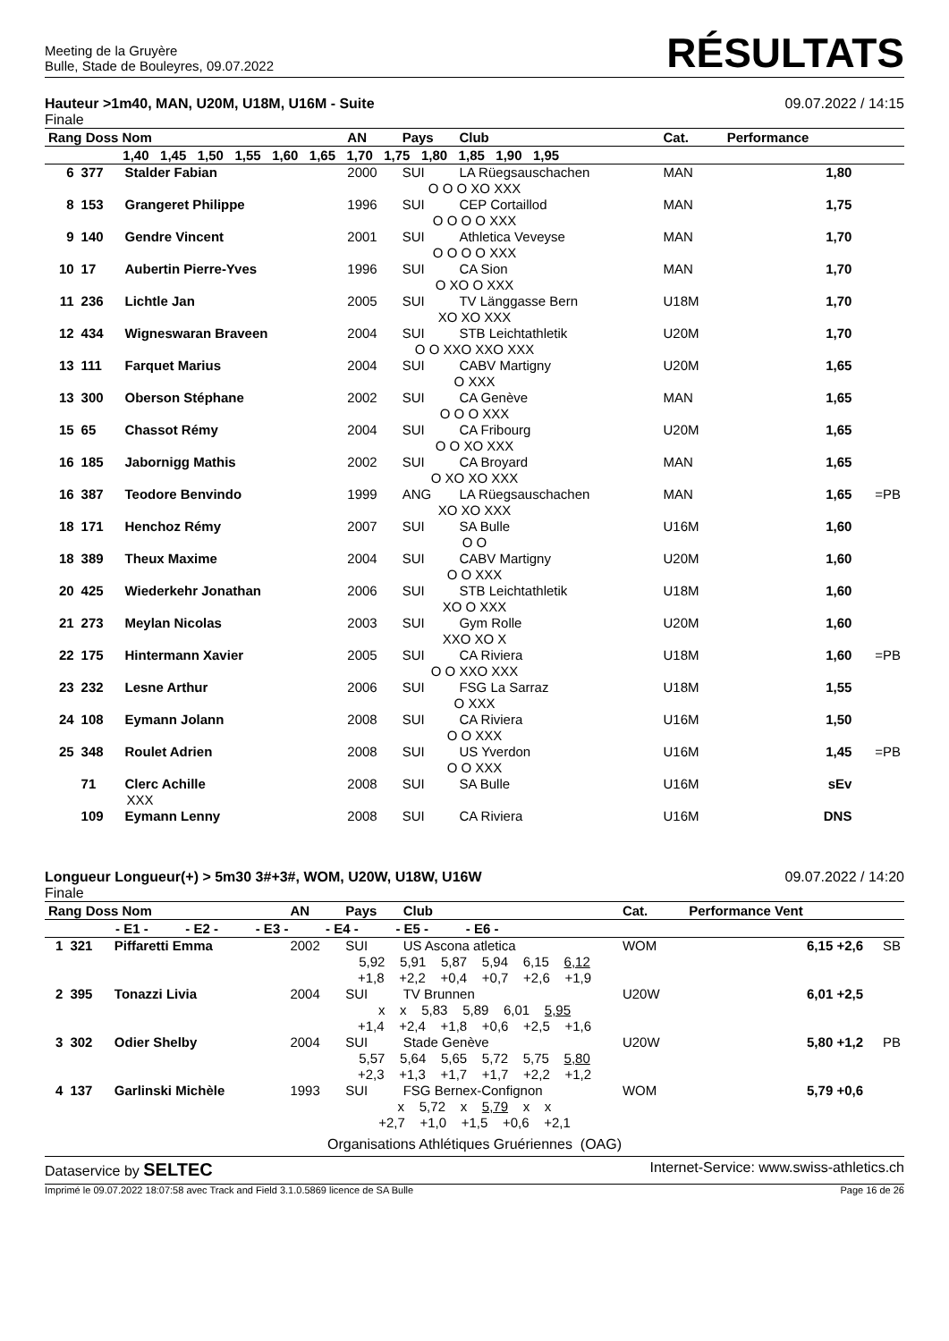Meeting de la Gruyère
Bulle, Stade de Bouleyres, 09.07.2022
RÉSULTATS
Hauteur >1m40, MAN, U20M, U18M, U16M - Suite
Finale
09.07.2022 / 14:15
| Rang Doss Nom | | | AN | Pays | Club | Cat. | Performance | |
| --- | --- | --- | --- | --- | --- | --- | --- | --- |
| 1,40 1,45 1,50 1,55 1,60 1,65 1,70 1,75 1,80 1,85 1,90 1,95 | | | | | | | | |
| 6 | 377 | Stalder Fabian | 2000 | SUI | LA Rüegsauschachen | MAN | 1,80 | |
| O O O XO XXX | | | | | | | | |
| 8 | 153 | Grangeret Philippe | 1996 | SUI | CEP Cortaillod | MAN | 1,75 | |
| O O O O XXX | | | | | | | | |
| 9 | 140 | Gendre Vincent | 2001 | SUI | Athletica Veveyse | MAN | 1,70 | |
| O O O O XXX | | | | | | | | |
| 10 | 17 | Aubertin Pierre-Yves | 1996 | SUI | CA Sion | MAN | 1,70 | |
| O XO O XXX | | | | | | | | |
| 11 | 236 | Lichtle Jan | 2005 | SUI | TV Länggasse Bern | U18M | 1,70 | |
| XO XO XXX | | | | | | | | |
| 12 | 434 | Wigneswaran Braveen | 2004 | SUI | STB Leichtathletik | U20M | 1,70 | |
| O O XXO XXO XXX | | | | | | | | |
| 13 | 111 | Farquet Marius | 2004 | SUI | CABV Martigny | U20M | 1,65 | |
| O XXX | | | | | | | | |
| 13 | 300 | Oberson Stéphane | 2002 | SUI | CA Genève | MAN | 1,65 | |
| O O O XXX | | | | | | | | |
| 15 | 65 | Chassot Rémy | 2004 | SUI | CA Fribourg | U20M | 1,65 | |
| O O XO XXX | | | | | | | | |
| 16 | 185 | Jabornigg Mathis | 2002 | SUI | CA Broyard | MAN | 1,65 | |
| O XO XO XXX | | | | | | | | |
| 16 | 387 | Teodore Benvindo | 1999 | ANG | LA Rüegsauschachen | MAN | 1,65 | =PB |
| XO XO XXX | | | | | | | | |
| 18 | 171 | Henchoz Rémy | 2007 | SUI | SA Bulle | U16M | 1,60 | |
| O O | | | | | | | | |
| 18 | 389 | Theux Maxime | 2004 | SUI | CABV Martigny | U20M | 1,60 | |
| O O XXX | | | | | | | | |
| 20 | 425 | Wiederkehr Jonathan | 2006 | SUI | STB Leichtathletik | U18M | 1,60 | |
| XO O XXX | | | | | | | | |
| 21 | 273 | Meylan Nicolas | 2003 | SUI | Gym Rolle | U20M | 1,60 | |
| XXO XO X | | | | | | | | |
| 22 | 175 | Hintermann Xavier | 2005 | SUI | CA Riviera | U18M | 1,60 | =PB |
| O O XXO XXX | | | | | | | | |
| 23 | 232 | Lesne Arthur | 2006 | SUI | FSG La Sarraz | U18M | 1,55 | |
| O XXX | | | | | | | | |
| 24 | 108 | Eymann Jolann | 2008 | SUI | CA Riviera | U16M | 1,50 | |
| O O XXX | | | | | | | | |
| 25 | 348 | Roulet Adrien | 2008 | SUI | US Yverdon | U16M | 1,45 | =PB |
| O O XXX | | | | | | | | |
| | 71 | Clerc Achille | 2008 | SUI | SA Bulle | U16M | sEv | |
| XXX | | | | | | | | |
| | 109 | Eymann Lenny | 2008 | SUI | CA Riviera | U16M | DNS | |
Longueur Longueur(+) > 5m30 3#+3#, WOM, U20W, U18W, U16W
Finale
09.07.2022 / 14:20
| Rang Doss Nom | | | AN | Pays | Club | Cat. | Performance Vent | |
| --- | --- | --- | --- | --- | --- | --- | --- | --- |
| - E1 - - E2 - - E3 - - E4 - - E5 - - E6 - | | | | | | | | |
| 1 | 321 | Piffaretti Emma | 2002 | SUI | US Ascona atletica | WOM | 6,15 +2,6 | SB |
| 5,92 5,91 5,87 5,94 6,15 6,12 +1,8 +2,2 +0,4 +0,7 +2,6 +1,9 | | | | | | | | |
| 2 | 395 | Tonazzi Livia | 2004 | SUI | TV Brunnen | U20W | 6,01 +2,5 | |
| x x 5,83 5,89 6,01 5,95 +1,4 +2,4 +1,8 +0,6 +2,5 +1,6 | | | | | | | | |
| 3 | 302 | Odier Shelby | 2004 | SUI | Stade Genève | U20W | 5,80 +1,2 | PB |
| 5,57 5,64 5,65 5,72 5,75 5,80 +2,3 +1,3 +1,7 +1,7 +2,2 +1,2 | | | | | | | | |
| 4 | 137 | Garlinski Michèle | 1993 | SUI | FSG Bernex-Confignon | WOM | 5,79 +0,6 | |
| x 5,72 x 5,79 x x +2,7 +1,0 +1,5 +0,6 +2,1 | | | | | | | | |
Organisations Athlétiques Gruériennes (OAG)
Dataservice by SELTEC
Internet-Service: www.swiss-athletics.ch
Imprimé le 09.07.2022 18:07:58 avec Track and Field 3.1.0.5869 licence de SA Bulle
Page 16 de 26